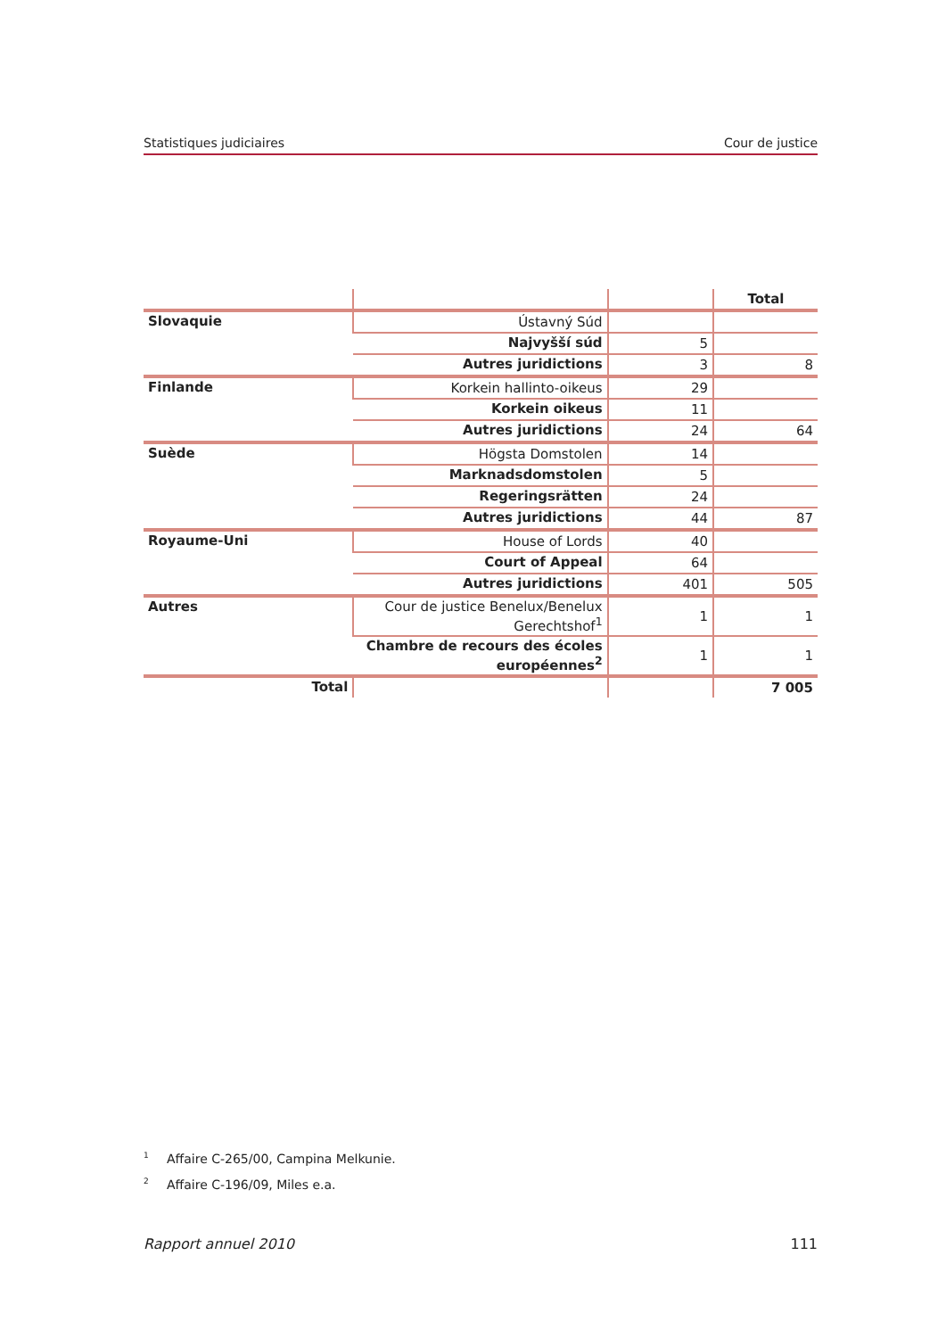Statistiques judiciaires Cour de justice
| | | | Total |
| --- | --- | --- | --- |
| Slovaquie | Ústavný Súd | | |
| | Najvyšší súd | 5 | |
| | Autres juridictions | 3 | 8 |
| Finlande | Korkein hallinto-oikeus | 29 | |
| | Korkein oikeus | 11 | |
| | Autres juridictions | 24 | 64 |
| Suède | Högsta Domstolen | 14 | |
| | Marknadsdomstolen | 5 | |
| | Regeringsrätten | 24 | |
| | Autres juridictions | 44 | 87 |
| Royaume-Uni | House of Lords | 40 | |
| | Court of Appeal | 64 | |
| | Autres juridictions | 401 | 505 |
| Autres | Cour de justice Benelux/Benelux Gerechtshof<sup>1</sup> | 1 | 1 |
| | Chambre de recours des écoles européennes<sup>2</sup> | 1 | 1 |
| Total | | | 7 005 |
<sup>1</sup> Affaire C-265/00, Campina Melkunie.
<sup>2</sup> Affaire C-196/09, Miles e.a.
Rapport annuel 2010 111